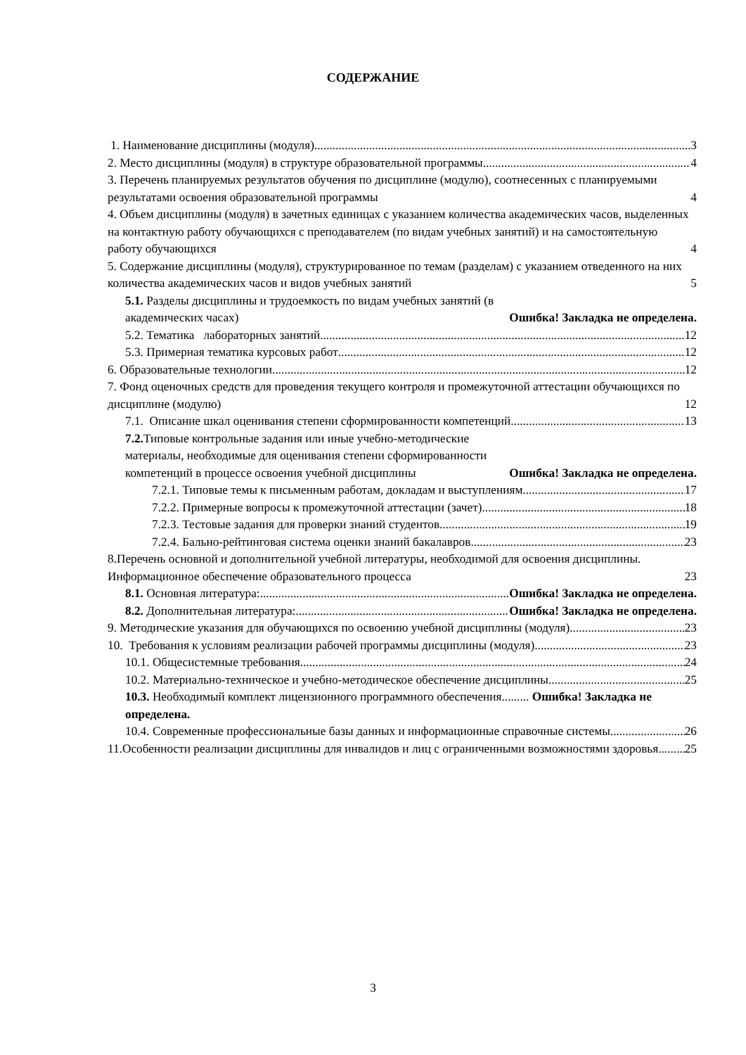СОДЕРЖАНИЕ
1. Наименование дисциплины (модуля) 3
2. Место дисциплины (модуля) в структуре образовательной программы 4
3. Перечень планируемых результатов обучения по дисциплине (модулю), соотнесенных с планируемыми результатами освоения образовательной программы 4
4. Объем дисциплины (модуля) в зачетных единицах с указанием количества академических часов, выделенных на контактную работу обучающихся с преподавателем (по видам учебных занятий) и на самостоятельную работу обучающихся 4
5. Содержание дисциплины (модуля), структурированное по темам (разделам) с указанием отведенного на них количества академических часов и видов учебных занятий 5
5.1. Разделы дисциплины и трудоемкость по видам учебных занятий (в академических часах) Ошибка! Закладка не определена.
5.2. Тематика лабораторных занятий 12
5.3. Примерная тематика курсовых работ 12
6. Образовательные технологии 12
7. Фонд оценочных средств для проведения текущего контроля и промежуточной аттестации обучающихся по дисциплине (модулю) 12
7.1. Описание шкал оценивания степени сформированности компетенций 13
7.2. Типовые контрольные задания или иные учебно-методические материалы, необходимые для оценивания степени сформированности компетенций в процессе освоения учебной дисциплины Ошибка! Закладка не определена.
7.2.1. Типовые темы к письменным работам, докладам и выступлениям 17
7.2.2. Примерные вопросы к промежуточной аттестации (зачет) 18
7.2.3. Тестовые задания для проверки знаний студентов 19
7.2.4. Бально-рейтинговая система оценки знаний бакалавров 23
8.Перечень основной и дополнительной учебной литературы, необходимой для освоения дисциплины. Информационное обеспечение образовательного процесса 23
8.1. Основная литература: Ошибка! Закладка не определена.
8.2. Дополнительная литература: Ошибка! Закладка не определена.
9. Методические указания для обучающихся по освоению учебной дисциплины (модуля) 23
10. Требования к условиям реализации рабочей программы дисциплины (модуля) 23
10.1. Общесистемные требования 24
10.2. Материально-техническое и учебно-методическое обеспечение дисциплины 25
10.3. Необходимый комплект лицензионного программного обеспечения......... Ошибка! Закладка не определена.
10.4. Современные профессиональные базы данных и информационные справочные системы 26
11.Особенности реализации дисциплины для инвалидов и лиц с ограниченными возможностями здоровья 25
3